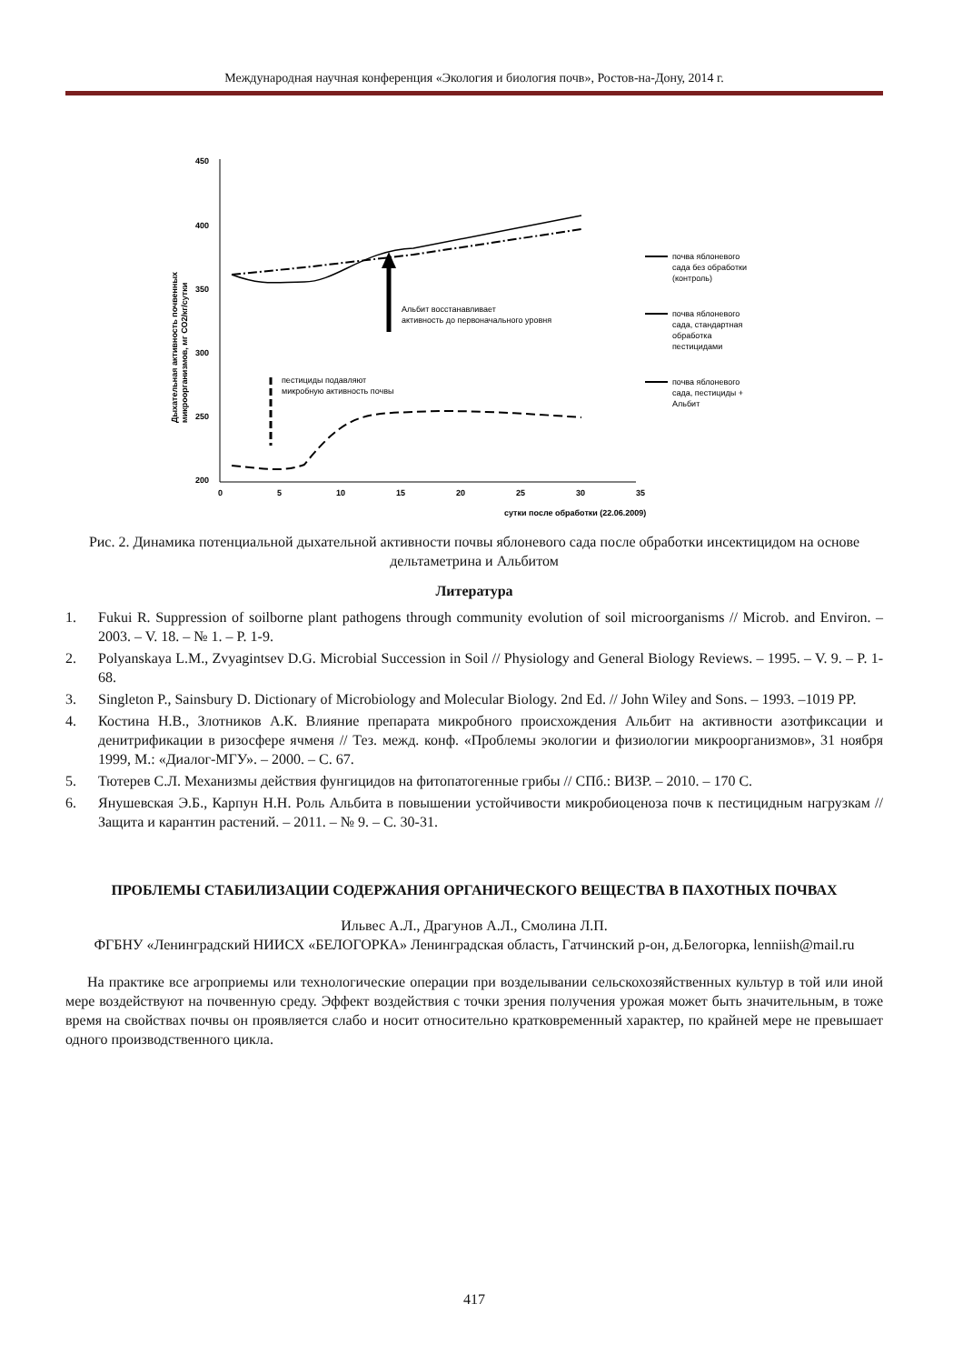Международная научная конференция «Экология и биология почв», Ростов-на-Дону, 2014 г.
450
400
350
300
250
200
0
5
10
15
20
25
30
35
сутки после обработки (22.06.2009)
Дыхательная активность почвенных
микроорганизмов, мг СО2/кг/сутки
Альбит восстанавливает
активность до первоначального уровня
пестициды подавляют
микробную активность почвы
почва яблоневого
сада без обработки
(контроль)
почва яблоневого
сада, стандартная
обработка
пестицидами
почва яблоневого
сада, пестициды +
Альбит
Рис. 2. Динамика потенциальной дыхательной активности почвы яблоневого сада после обработки инсектицидом на основе дельтаметрина и Альбитом
Литература
1. Fukui R. Suppression of soilborne plant pathogens through community evolution of soil microorganisms // Microb. and Environ. – 2003. – V. 18. – № 1. – P. 1-9.
2. Polyanskaya L.M., Zvyagintsev D.G. Microbial Succession in Soil // Physiology and General Biology Reviews. – 1995. – V. 9. – P. 1-68.
3. Singleton P., Sainsbury D. Dictionary of Microbiology and Molecular Biology. 2nd Ed. // John Wiley and Sons. – 1993. –1019 PP.
4. Костина Н.В., Злотников А.К. Влияние препарата микробного происхождения Альбит на активности азотфиксации и денитрификации в ризосфере ячменя // Тез. межд. конф. «Проблемы экологии и физиологии микроорганизмов», 31 ноября 1999, М.: «Диалог-МГУ». – 2000. – С. 67.
5. Тютерев С.Л. Механизмы действия фунгицидов на фитопатогенные грибы // СПб.: ВИЗР. – 2010. – 170 С.
6. Янушевская Э.Б., Карпун Н.Н. Роль Альбита в повышении устойчивости микробиоценоза почв к пестицидным нагрузкам // Защита и карантин растений. – 2011. – № 9. – С. 30-31.
ПРОБЛЕМЫ СТАБИЛИЗАЦИИ СОДЕРЖАНИЯ ОРГАНИЧЕСКОГО ВЕЩЕСТВА В ПАХОТНЫХ ПОЧВАХ
Ильвес А.Л., Драгунов А.Л., Смолина Л.П.
ФГБНУ «Ленинградский НИИСХ «БЕЛОГОРКА» Ленинградская область, Гатчинский р-он, д.Белогорка, lenniish@mail.ru
На практике все агроприемы или технологические операции при возделывании сельскохозяйственных культур в той или иной мере воздействуют на почвенную среду. Эффект воздействия с точки зрения получения урожая может быть значительным, в тоже время на свойствах почвы он проявляется слабо и носит относительно кратковременный характер, по крайней мере не превышает одного производственного цикла.
417